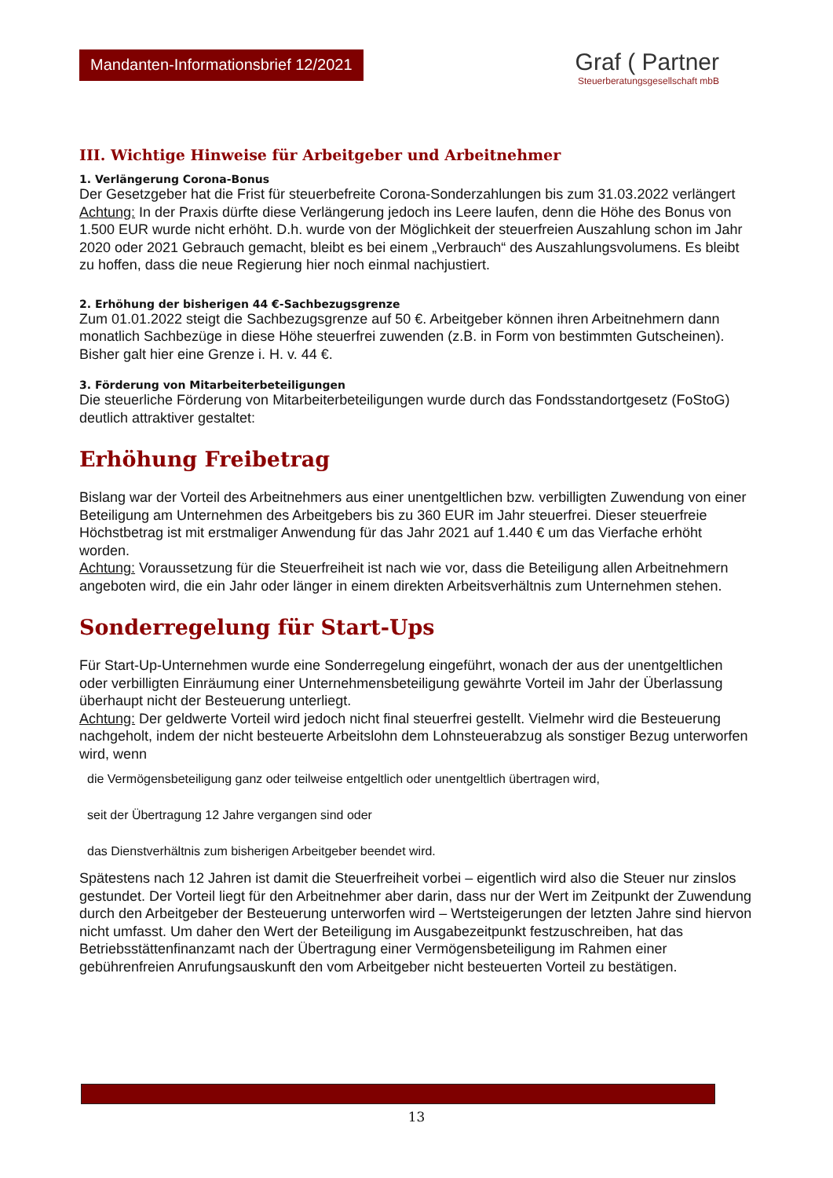Mandanten-Informationsbrief 12/2021
Graf ( Partner
Steuerberatungsgesellschaft mbB
III. Wichtige Hinweise für Arbeitgeber und Arbeitnehmer
1. Verlängerung Corona-Bonus
Der Gesetzgeber hat die Frist für steuerbefreite Corona-Sonderzahlungen bis zum 31.03.2022 verlängert
Achtung: In der Praxis dürfte diese Verlängerung jedoch ins Leere laufen, denn die Höhe des Bonus von 1.500 EUR wurde nicht erhöht. D.h. wurde von der Möglichkeit der steuerfreien Auszahlung schon im Jahr 2020 oder 2021 Gebrauch gemacht, bleibt es bei einem „Verbrauch“ des Auszahlungsvolumens. Es bleibt zu hoffen, dass die neue Regierung hier noch einmal nachjustiert.
2. Erhöhung der bisherigen 44 €-Sachbezugsgrenze
Zum 01.01.2022 steigt die Sachbezugsgrenze auf 50 €. Arbeitgeber können ihren Arbeitnehmern dann monatlich Sachbezüge in diese Höhe steuerfrei zuwenden (z.B. in Form von bestimmten Gutscheinen). Bisher galt hier eine Grenze i. H. v. 44 €.
3. Förderung von Mitarbeiterbeteiligungen
Die steuerliche Förderung von Mitarbeiterbeteiligungen wurde durch das Fondsstandortgesetz (FoStoG) deutlich attraktiver gestaltet:
Erhöhung Freibetrag
Bislang war der Vorteil des Arbeitnehmers aus einer unentgeltlichen bzw. verbilligten Zuwendung von einer Beteiligung am Unternehmen des Arbeitgebers bis zu 360 EUR im Jahr steuerfrei. Dieser steuerfreie Höchstbetrag ist mit erstmaliger Anwendung für das Jahr 2021 auf 1.440 € um das Vierfache erhöht worden.
Achtung: Voraussetzung für die Steuerfreiheit ist nach wie vor, dass die Beteiligung allen Arbeitnehmern angeboten wird, die ein Jahr oder länger in einem direkten Arbeitsverhältnis zum Unternehmen stehen.
Sonderregelung für Start-Ups
Für Start-Up-Unternehmen wurde eine Sonderregelung eingeführt, wonach der aus der unentgeltlichen oder verbilligten Einräumung einer Unternehmensbeteiligung gewährte Vorteil im Jahr der Überlassung überhaupt nicht der Besteuerung unterliegt.
Achtung: Der geldwerte Vorteil wird jedoch nicht final steuerfrei gestellt. Vielmehr wird die Besteuerung nachgeholt, indem der nicht besteuerte Arbeitslohn dem Lohnsteuerabzug als sonstiger Bezug unterworfen wird, wenn
die Vermögensbeteiligung ganz oder teilweise entgeltlich oder unentgeltlich übertragen wird,
seit der Übertragung 12 Jahre vergangen sind oder
das Dienstverhältnis zum bisherigen Arbeitgeber beendet wird.
Spätestens nach 12 Jahren ist damit die Steuerfreiheit vorbei – eigentlich wird also die Steuer nur zinslos gestundet. Der Vorteil liegt für den Arbeitnehmer aber darin, dass nur der Wert im Zeitpunkt der Zuwendung durch den Arbeitgeber der Besteuerung unterworfen wird – Wertsteigerungen der letzten Jahre sind hiervon nicht umfasst. Um daher den Wert der Beteiligung im Ausgabezeitpunkt festzuschreiben, hat das Betriebsstättenfinanzamt nach der Übertragung einer Vermögensbeteiligung im Rahmen einer gebührenfreien Anrufungsauskunft den vom Arbeitgeber nicht besteuerten Vorteil zu bestätigen.
13